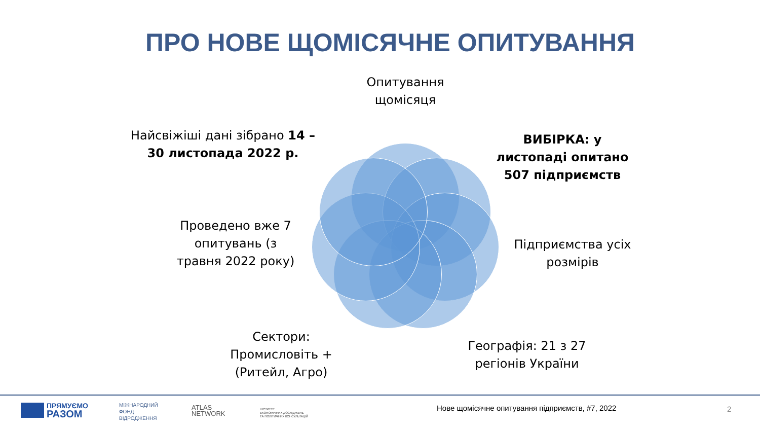ПРО НОВЕ ЩОМІСЯЧНЕ ОПИТУВАННЯ
Опитування щомісяця
Найсвіжіші дані зібрано 14 – 30 листопада 2022 р.
ВИБІРКА: у листопаді опитано 507 підприємств
Проведено вже 7 опитувань (з травня 2022 року)
Підприємства усіх розмірів
Сектори: Промисловіть + (Ритейл, Агро)
Географія: 21 з 27 регіонів України
ПРЯМУЄМО
РАЗОМ
МІЖНАРОДНИЙ
ФОНД
ВІДРОДЖЕННЯ
ATLAS
NETWORK
ІНСТИТУТ
ЕКОНОМІЧНИХ ДОСЛІДЖЕНЬ
ТА ПОЛІТИЧНИХ КОНСУЛЬТАЦІЙ
Нове щомісячне опитування підприємств, #7, 2022
2